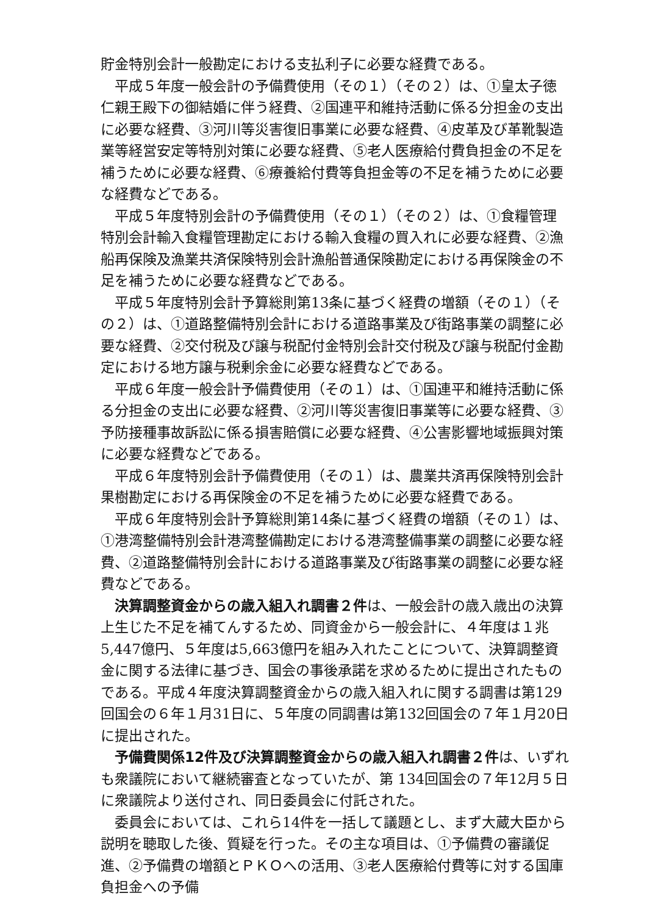貯金特別会計一般勘定における支払利子に必要な経費である。
平成５年度一般会計の予備費使用（その１）（その２）は、①皇太子徳仁親王殿下の御結婚に伴う経費、②国連平和維持活動に係る分担金の支出に必要な経費、③河川等災害復旧事業に必要な経費、④皮革及び革靴製造業等経営安定等特別対策に必要な経費、⑤老人医療給付費負担金の不足を補うために必要な経費、⑥療養給付費等負担金等の不足を補うために必要な経費などである。
平成５年度特別会計の予備費使用（その１）（その２）は、①食糧管理特別会計輸入食糧管理勘定における輸入食糧の買入れに必要な経費、②漁船再保険及漁業共済保険特別会計漁船普通保険勘定における再保険金の不足を補うために必要な経費などである。
平成５年度特別会計予算総則第13条に基づく経費の増額（その１）（その２）は、①道路整備特別会計における道路事業及び街路事業の調整に必要な経費、②交付税及び譲与税配付金特別会計交付税及び譲与税配付金勘定における地方譲与税剰余金に必要な経費などである。
平成６年度一般会計予備費使用（その１）は、①国連平和維持活動に係る分担金の支出に必要な経費、②河川等災害復旧事業等に必要な経費、③予防接種事故訴訟に係る損害賠償に必要な経費、④公害影響地域振興対策に必要な経費などである。
平成６年度特別会計予備費使用（その１）は、農業共済再保険特別会計果樹勘定における再保険金の不足を補うために必要な経費である。
平成６年度特別会計予算総則第14条に基づく経費の増額（その１）は、①港湾整備特別会計港湾整備勘定における港湾整備事業の調整に必要な経費、②道路整備特別会計における道路事業及び街路事業の調整に必要な経費などである。
決算調整資金からの歳入組入れ調書２件は、一般会計の歳入歳出の決算上生じた不足を補てんするため、同資金から一般会計に、４年度は１兆5,447億円、５年度は5,663億円を組み入れたことについて、決算調整資金に関する法律に基づき、国会の事後承諾を求めるために提出されたものである。平成４年度決算調整資金からの歳入組入れに関する調書は第129回国会の６年１月31日に、５年度の同調書は第132回国会の７年１月20日に提出された。
予備費関係12件及び決算調整資金からの歳入組入れ調書２件は、いずれも衆議院において継続審査となっていたが、第 134回国会の７年12月５日に衆議院より送付され、同日委員会に付託された。
委員会においては、これら14件を一括して議題とし、まず大蔵大臣から説明を聴取した後、質疑を行った。その主な項目は、①予備費の審議促進、②予備費の増額とＰＫＯへの活用、③老人医療給付費等に対する国庫負担金への予備